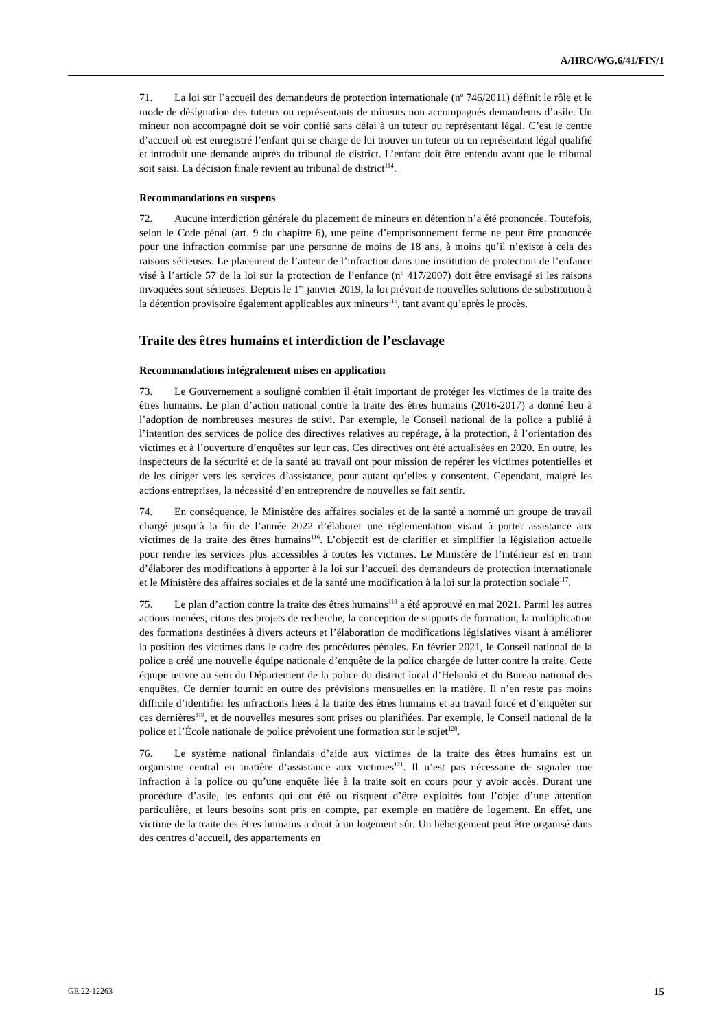A/HRC/WG.6/41/FIN/1
71. La loi sur l’accueil des demandeurs de protection internationale (n<sup>o</sup> 746/2011) définit le rôle et le mode de désignation des tuteurs ou représentants de mineurs non accompagnés demandeurs d’asile. Un mineur non accompagné doit se voir confié sans délai à un tuteur ou représentant légal. C’est le centre d’accueil où est enregistré l’enfant qui se charge de lui trouver un tuteur ou un représentant légal qualifié et introduit une demande auprès du tribunal de district. L’enfant doit être entendu avant que le tribunal soit saisi. La décision finale revient au tribunal de district<sup>114</sup>.
Recommandations en suspens
72. Aucune interdiction générale du placement de mineurs en détention n’a été prononcée. Toutefois, selon le Code pénal (art. 9 du chapitre 6), une peine d’emprisonnement ferme ne peut être prononcée pour une infraction commise par une personne de moins de 18 ans, à moins qu’il n’existe à cela des raisons sérieuses. Le placement de l’auteur de l’infraction dans une institution de protection de l’enfance visé à l’article 57 de la loi sur la protection de l’enfance (n<sup>o</sup> 417/2007) doit être envisagé si les raisons invoquées sont sérieuses. Depuis le 1<sup>er</sup> janvier 2019, la loi prévoit de nouvelles solutions de substitution à la détention provisoire également applicables aux mineurs<sup>115</sup>, tant avant qu’après le procès.
Traite des êtres humains et interdiction de l’esclavage
Recommandations intégralement mises en application
73. Le Gouvernement a souligné combien il était important de protéger les victimes de la traite des êtres humains. Le plan d’action national contre la traite des êtres humains (2016-2017) a donné lieu à l’adoption de nombreuses mesures de suivi. Par exemple, le Conseil national de la police a publié à l’intention des services de police des directives relatives au repérage, à la protection, à l’orientation des victimes et à l’ouverture d’enquêtes sur leur cas. Ces directives ont été actualisées en 2020. En outre, les inspecteurs de la sécurité et de la santé au travail ont pour mission de repérer les victimes potentielles et de les diriger vers les services d’assistance, pour autant qu’elles y consentent. Cependant, malgré les actions entreprises, la nécessité d’en entreprendre de nouvelles se fait sentir.
74. En conséquence, le Ministère des affaires sociales et de la santé a nommé un groupe de travail chargé jusqu’à la fin de l’année 2022 d’élaborer une réglementation visant à porter assistance aux victimes de la traite des êtres humains<sup>116</sup>. L’objectif est de clarifier et simplifier la législation actuelle pour rendre les services plus accessibles à toutes les victimes. Le Ministère de l’intérieur est en train d’élaborer des modifications à apporter à la loi sur l’accueil des demandeurs de protection internationale et le Ministère des affaires sociales et de la santé une modification à la loi sur la protection sociale<sup>117</sup>.
75. Le plan d’action contre la traite des êtres humains<sup>118</sup> a été approuvé en mai 2021. Parmi les autres actions menées, citons des projets de recherche, la conception de supports de formation, la multiplication des formations destinées à divers acteurs et l’élaboration de modifications législatives visant à améliorer la position des victimes dans le cadre des procédures pénales. En février 2021, le Conseil national de la police a créé une nouvelle équipe nationale d’enquête de la police chargée de lutter contre la traite. Cette équipe œuvre au sein du Département de la police du district local d’Helsinki et du Bureau national des enquêtes. Ce dernier fournit en outre des prévisions mensuelles en la matière. Il n’en reste pas moins difficile d’identifier les infractions liées à la traite des êtres humains et au travail forcé et d’enquêter sur ces dernières<sup>119</sup>, et de nouvelles mesures sont prises ou planifiées. Par exemple, le Conseil national de la police et l’École nationale de police prévoient une formation sur le sujet<sup>120</sup>.
76. Le système national finlandais d’aide aux victimes de la traite des êtres humains est un organisme central en matière d’assistance aux victimes<sup>121</sup>. Il n’est pas nécessaire de signaler une infraction à la police ou qu’une enquête liée à la traite soit en cours pour y avoir accès. Durant une procédure d’asile, les enfants qui ont été ou risquent d’être exploités font l’objet d’une attention particulière, et leurs besoins sont pris en compte, par exemple en matière de logement. En effet, une victime de la traite des êtres humains a droit à un logement sûr. Un hébergement peut être organisé dans des centres d’accueil, des appartements en
GE.22-12263 15